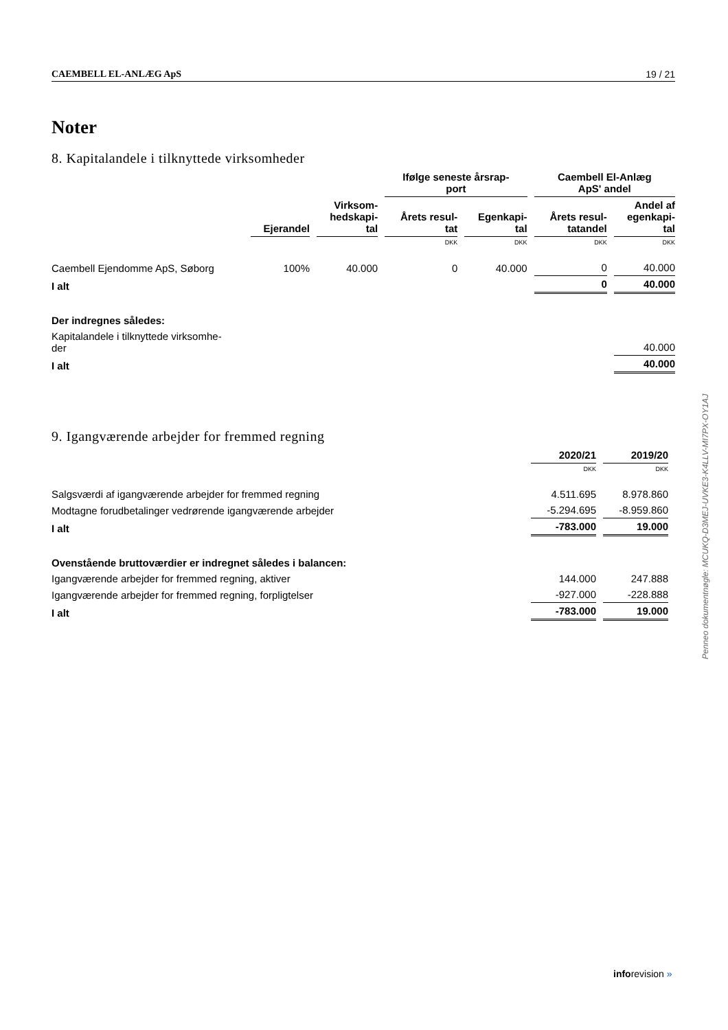CAEMBELL EL-ANLÆG ApS 19 / 21
Noter
8. Kapitalandele i tilknyttede virksomheder
| | | | Ifølge seneste årsrap- port | | Caembell El-Anlæg ApS' andel | |
| --- | --- | --- | --- | --- | --- | --- |
| | Ejerandel | Virksom- hedskapi- tal | Årets resul- tat | Egenkapi- tal | Årets resul- tatandel | Andel af egenkapi- tal |
| | | | DKK | DKK | DKK | DKK |
| Caembell Ejendomme ApS, Søborg | 100% | 40.000 | 0 | 40.000 | 0 | 40.000 |
| I alt | | | | | 0 | 40.000 |
| Der indregnes således: | | | | | | |
| Kapitalandele i tilknyttede virksomhe- der | | | | | | 40.000 |
| I alt | | | | | | 40.000 |
9. Igangværende arbejder for fremmed regning
| | 2020/21 | 2019/20 |
| --- | --- | --- |
| | DKK | DKK |
| Salgsværdi af igangværende arbejder for fremmed regning | 4.511.695 | 8.978.860 |
| Modtagne forudbetalinger vedrørende igangværende arbejder | -5.294.695 | -8.959.860 |
| I alt | -783.000 | 19.000 |
| Ovenstående bruttoværdier er indregnet således i balancen: | | |
| Igangværende arbejder for fremmed regning, aktiver | 144.000 | 247.888 |
| Igangværende arbejder for fremmed regning, forpligtelser | -927.000 | -228.888 |
| I alt | -783.000 | 19.000 |
Penneo dokumentnøgle: MCUKQ-D3MEJ-UVKE3-K4LLV-MI7PX-OY1AJ
inforevision »